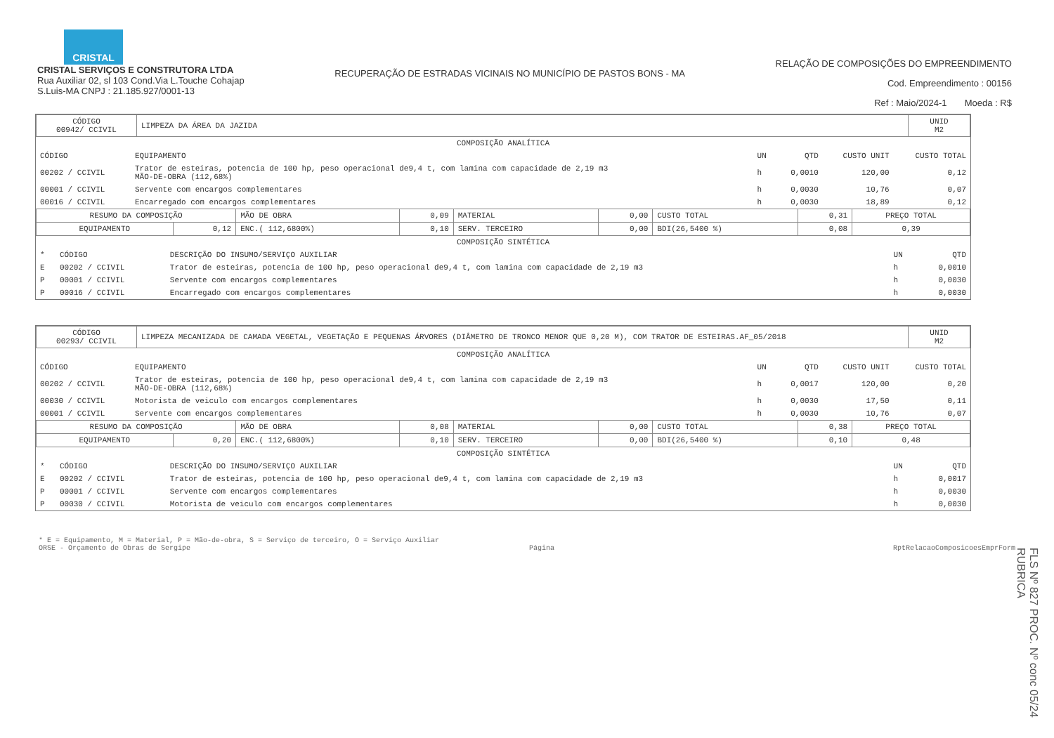CRISTAL
CRISTAL SERVIÇOS E CONSTRUTORA LTDA
Rua Auxiliar 02, sl 103 Cond.Via L.Touche Cohajap
S.Luis-MA CNPJ : 21.185.927/0001-13
RECUPERAÇÃO DE ESTRADAS VICINAIS NO MUNICÍPIO DE PASTOS BONS - MA
RELAÇÃO DE COMPOSIÇÕES DO EMPREENDIMENTO
Cod. Empreendimento : 00156
Ref : Maio/2024-1 Moeda : R$
| CÓDIGO 00942/ CCIVIL | LIMPEZA DA ÁREA DA JAZIDA | UNID M2 |
COMPOSIÇÃO ANALÍTICA
| CÓDIGO | EQUIPAMENTO | UN | QTD | CUSTO UNIT | CUSTO TOTAL |
| --- | --- | --- | --- | --- | --- |
| 00202 / CCIVIL | Trator de esteiras, potencia de 100 hp, peso operacional de9,4 t, com lamina com capacidade de 2,19 m3 MÃO-DE-OBRA (112,68%) | h | 0,0010 | 120,00 | 0,12 |
| 00001 / CCIVIL | Servente com encargos complementares | h | 0,0030 | 10,76 | 0,07 |
| 00016 / CCIVIL | Encarregado com encargos complementares | h | 0,0030 | 18,89 | 0,12 |
| RESUMO DA COMPOSIÇÃO | | MÃO DE OBRA | 0,09 | MATERIAL | 0,00 | CUSTO TOTAL | 0,31 | PREÇO TOTAL |
| EQUIPAMENTO | 0,12 | ENC.( 112,6800%) | 0,10 | SERV. TERCEIRO | 0,00 | BDI(26,5400 %) | 0,08 | 0,39 |
COMPOSIÇÃO SINTÉTICA
| * | CÓDIGO | DESCRIÇÃO DO INSUMO/SERVIÇO AUXILIAR | UN | QTD |
| --- | --- | --- | --- | --- |
| E | 00202 / CCIVIL | Trator de esteiras, potencia de 100 hp, peso operacional de9,4 t, com lamina com capacidade de 2,19 m3 | h | 0,0010 |
| P | 00001 / CCIVIL | Servente com encargos complementares | h | 0,0030 |
| P | 00016 / CCIVIL | Encarregado com encargos complementares | h | 0,0030 |
| CÓDIGO 00293/ CCIVIL | LIMPEZA MECANIZADA DE CAMADA VEGETAL, VEGETAÇÃO E PEQUENAS ÁRVORES (DIÂMETRO DE TRONCO MENOR QUE 0,20 M), COM TRATOR DE ESTEIRAS.AF_05/2018 | UNID M2 |
COMPOSIÇÃO ANALÍTICA
| CÓDIGO | EQUIPAMENTO | UN | QTD | CUSTO UNIT | CUSTO TOTAL |
| --- | --- | --- | --- | --- | --- |
| 00202 / CCIVIL | Trator de esteiras, potencia de 100 hp, peso operacional de9,4 t, com lamina com capacidade de 2,19 m3 MÃO-DE-OBRA (112,68%) | h | 0,0017 | 120,00 | 0,20 |
| 00030 / CCIVIL | Motorista de veiculo com encargos complementares | h | 0,0030 | 17,50 | 0,11 |
| 00001 / CCIVIL | Servente com encargos complementares | h | 0,0030 | 10,76 | 0,07 |
| RESUMO DA COMPOSIÇÃO | | MÃO DE OBRA | 0,08 | MATERIAL | 0,00 | CUSTO TOTAL | 0,38 | PREÇO TOTAL |
| EQUIPAMENTO | 0,20 | ENC.( 112,6800%) | 0,10 | SERV. TERCEIRO | 0,00 | BDI(26,5400 %) | 0,10 | 0,48 |
COMPOSIÇÃO SINTÉTICA
| * | CÓDIGO | DESCRIÇÃO DO INSUMO/SERVIÇO AUXILIAR | UN | QTD |
| --- | --- | --- | --- | --- |
| E | 00202 / CCIVIL | Trator de esteiras, potencia de 100 hp, peso operacional de9,4 t, com lamina com capacidade de 2,19 m3 | h | 0,0017 |
| P | 00001 / CCIVIL | Servente com encargos complementares | h | 0,0030 |
| P | 00030 / CCIVIL | Motorista de veiculo com encargos complementares | h | 0,0030 |
* E = Equipamento, M = Material, P = Mão-de-obra, S = Serviço de terceiro, O = Serviço Auxiliar
ORSE - Orçamento de Obras de Sergipe Página RptRelacaoComposicoesEmprForm
FLS Nº 827 PROC. Nº conc 05/24 RUBRICA